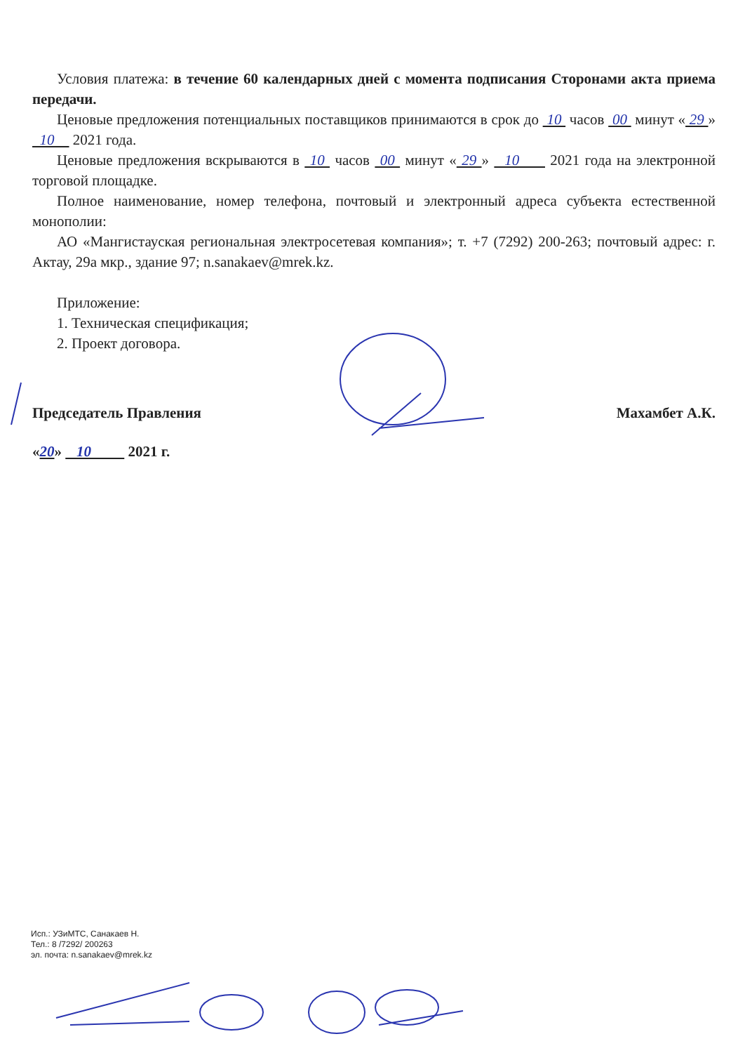Условия платежа: в течение 60 календарных дней с момента подписания Сторонами акта приема передачи.
Ценовые предложения потенциальных поставщиков принимаются в срок до 10 часов 00 минут « 29 » 10 2021 года.
Ценовые предложения вскрываются в 10 часов 00 минут « 29 » 10 2021 года на электронной торговой площадке.
Полное наименование, номер телефона, почтовый и электронный адреса субъекта естественной монополии:
АО «Мангистауская региональная электросетевая компания»; т. +7 (7292) 200-263; почтовый адрес: г. Актау, 29а мкр., здание 97; n.sanakaev@mrek.kz.
Приложение:
1. Техническая спецификация;
2. Проект договора.
Председатель Правления Махамбет А.К.
«20» 10 2021 г.
Исп.: УЗиМТС, Санакаев Н.
Тел.: 8 /7292/ 200263
эл. почта: n.sanakaev@mrek.kz